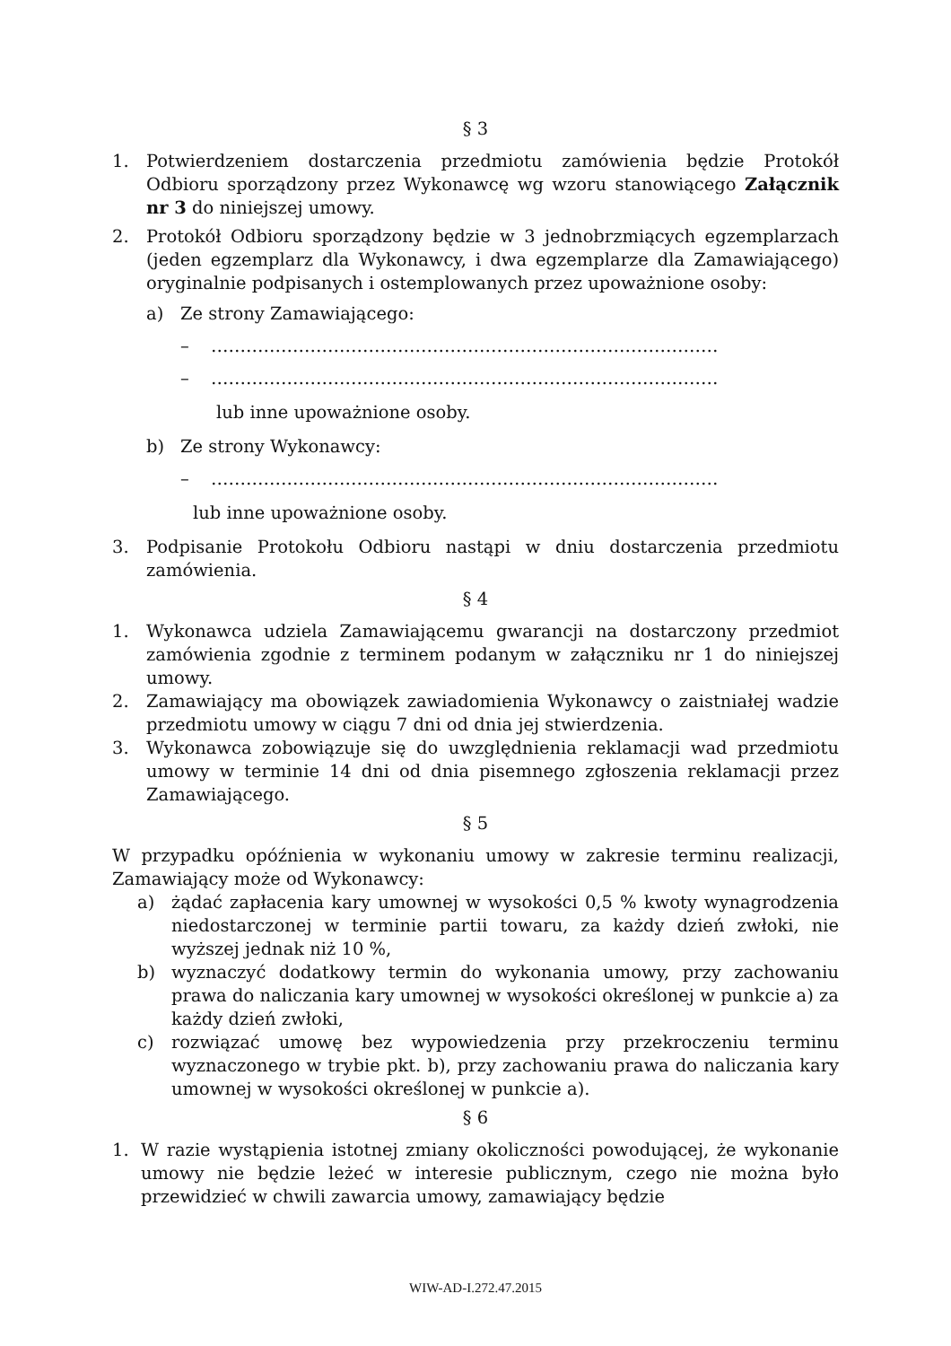§ 3
1. Potwierdzeniem dostarczenia przedmiotu zamówienia będzie Protokół Odbioru sporządzony przez Wykonawcę wg wzoru stanowiącego Załącznik nr 3 do niniejszej umowy.
2. Protokół Odbioru sporządzony będzie w 3 jednobrzmiących egzemplarzach (jeden egzemplarz dla Wykonawcy, i dwa egzemplarze dla Zamawiającego) oryginalnie podpisanych i ostemplowanych przez upoważnione osoby:
a) Ze strony Zamawiającego:
– ……………………………………………………………………………
– ……………………………………………………………………………
lub inne upoważnione osoby.
b) Ze strony Wykonawcy:
– ……………………………………………………………………………
lub inne upoważnione osoby.
3. Podpisanie Protokołu Odbioru nastąpi w dniu dostarczenia przedmiotu zamówienia.
§ 4
1. Wykonawca udziela Zamawiającemu gwarancji na dostarczony przedmiot zamówienia zgodnie z terminem podanym w załączniku nr 1 do niniejszej umowy.
2. Zamawiający ma obowiązek zawiadomienia Wykonawcy o zaistniałej wadzie przedmiotu umowy w ciągu 7 dni od dnia jej stwierdzenia.
3. Wykonawca zobowiązuje się do uwzględnienia reklamacji wad przedmiotu umowy w terminie 14 dni od dnia pisemnego zgłoszenia reklamacji przez Zamawiającego.
§ 5
W przypadku opóźnienia w wykonaniu umowy w zakresie terminu realizacji, Zamawiający może od Wykonawcy:
a) żądać zapłacenia kary umownej w wysokości 0,5 % kwoty wynagrodzenia niedostarczonej w terminie partii towaru, za każdy dzień zwłoki, nie wyższej jednak niż 10 %,
b) wyznaczyć dodatkowy termin do wykonania umowy, przy zachowaniu prawa do naliczania kary umownej w wysokości określonej w punkcie a) za każdy dzień zwłoki,
c) rozwiązać umowę bez wypowiedzenia przy przekroczeniu terminu wyznaczonego w trybie pkt. b), przy zachowaniu prawa do naliczania kary umownej w wysokości określonej w punkcie a).
§ 6
1. W razie wystąpienia istotnej zmiany okoliczności powodującej, że wykonanie umowy nie będzie leżeć w interesie publicznym, czego nie można było przewidzieć w chwili zawarcia umowy, zamawiający będzie
WIW-AD-I.272.47.2015